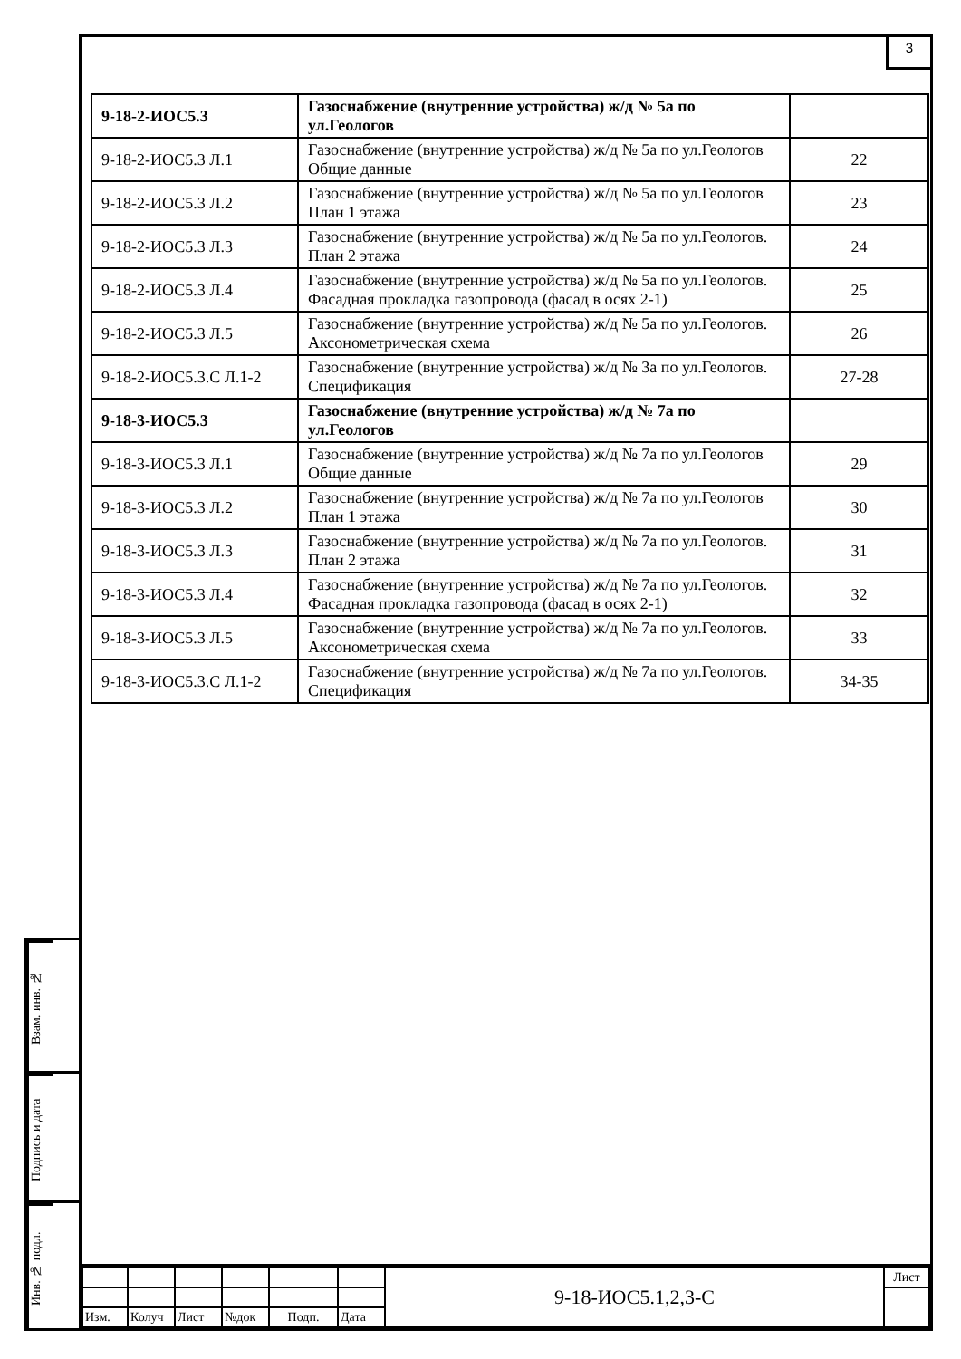3
| 9-18-2-ИОС5.3 | Газоснабжение (внутренние устройства) ж/д № 5а по ул.Геологов | |
| 9-18-2-ИОС5.3 Л.1 | Газоснабжение (внутренние устройства) ж/д № 5а по ул.Геологов Общие данные | 22 |
| 9-18-2-ИОС5.3 Л.2 | Газоснабжение (внутренние устройства) ж/д № 5а по ул.Геологов План 1 этажа | 23 |
| 9-18-2-ИОС5.3 Л.3 | Газоснабжение (внутренние устройства) ж/д № 5а по ул.Геологов. План 2 этажа | 24 |
| 9-18-2-ИОС5.3 Л.4 | Газоснабжение (внутренние устройства) ж/д № 5а по ул.Геологов. Фасадная прокладка газопровода (фасад в осях 2-1) | 25 |
| 9-18-2-ИОС5.3 Л.5 | Газоснабжение (внутренние устройства) ж/д № 5а по ул.Геологов. Аксонометрическая схема | 26 |
| 9-18-2-ИОС5.3.С Л.1-2 | Газоснабжение (внутренние устройства) ж/д № 3а по ул.Геологов. Спецификация | 27-28 |
| 9-18-3-ИОС5.3 | Газоснабжение (внутренние устройства) ж/д № 7а по ул.Геологов | |
| 9-18-3-ИОС5.3 Л.1 | Газоснабжение (внутренние устройства) ж/д № 7а по ул.Геологов Общие данные | 29 |
| 9-18-3-ИОС5.3 Л.2 | Газоснабжение (внутренние устройства) ж/д № 7а по ул.Геологов План 1 этажа | 30 |
| 9-18-3-ИОС5.3 Л.3 | Газоснабжение (внутренние устройства) ж/д № 7а по ул.Геологов. План 2 этажа | 31 |
| 9-18-3-ИОС5.3 Л.4 | Газоснабжение (внутренние устройства) ж/д № 7а по ул.Геологов. Фасадная прокладка газопровода (фасад в осях 2-1) | 32 |
| 9-18-3-ИОС5.3 Л.5 | Газоснабжение (внутренние устройства) ж/д № 7а по ул.Геологов. Аксонометрическая схема | 33 |
| 9-18-3-ИОС5.3.С Л.1-2 | Газоснабжение (внутренние устройства) ж/д № 7а по ул.Геологов. Спецификация | 34-35 |
Взам. инв. №
Подпись и дата
Инв. № подл.
| | | | | | | 9-18-ИОС5.1,2,3-С | Лист |
| Изм. | Колуч | Лист | №док | Подп. | Дата | | |